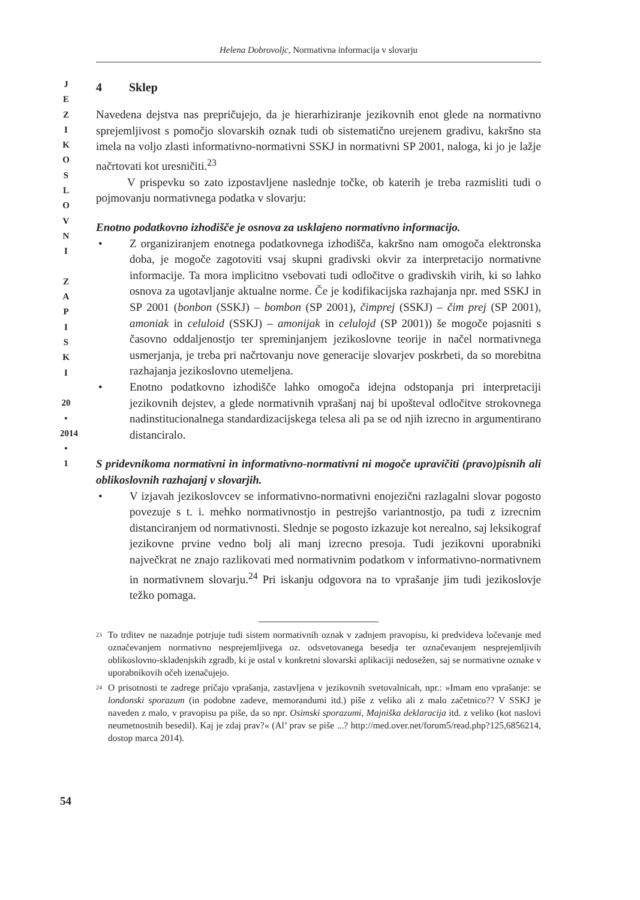J
E
Z
I
K
O
S
L
O
V
N
I
Z
A
P
I
S
K
I
20
•
2014
•
1
Helena Dobrovoljc, Normativna informacija v slovarju
4 Sklep
Navedena dejstva nas prepričujejo, da je hierarhiziranje jezikovnih enot glede na normativno sprejemljivost s pomočjo slovarskih oznak tudi ob sistematično urejenem gradivu, kakršno sta imela na voljo zlasti informativno-normativni SSKJ in normativni SP 2001, naloga, ki jo je lažje načrtovati kot uresničiti.<sup>23</sup>
V prispevku so zato izpostavljene naslednje točke, ob katerih je treba razmisliti tudi o pojmovanju normativnega podatka v slovarju:
Enotno podatkovno izhodišče je osnova za usklajeno normativno informacijo.
• Z organiziranjem enotnega podatkovnega izhodišča, kakršno nam omogoča elektronska doba, je mogoče zagotoviti vsaj skupni gradivski okvir za interpretacijo normativne informacije. Ta mora implicitno vsebovati tudi odločitve o gradivskih virih, ki so lahko osnova za ugotavljanje aktualne norme. Če je kodifikacijska razhajanja npr. med SSKJ in SP 2001 (bonbon (SSKJ) – bombon (SP 2001), čimprej (SSKJ) – čim prej (SP 2001), amoniak in celuloid (SSKJ) – amonijak in celulojd (SP 2001)) še mogoče pojasniti s časovno oddaljenostjo ter spreminjanjem jezikoslovne teorije in načel normativnega usmerjanja, je treba pri načrtovanju nove generacije slovarjev poskrbeti, da so morebitna razhajanja jezikoslovno utemeljena.
• Enotno podatkovno izhodišče lahko omogoča idejna odstopanja pri interpretaciji jezikovnih dejstev, a glede normativnih vprašanj naj bi upošteval odločitve strokovnega nadinstitucionalnega standardizacijskega telesa ali pa se od njih izrecno in argumentirano distanciralo.
S pridevnikoma normativni in informativno-normativni ni mogoče upravičiti (pravo)pisnih ali oblikoslovnih razhajanj v slovarjih.
• V izjavah jezikoslovcev se informativno-normativni enojezični razlagalni slovar pogosto povezuje s t. i. mehko normativnostjo in pestrejšo variantnostjo, pa tudi z izrecnim distanciranjem od normativnosti. Slednje se pogosto izkazuje kot nerealno, saj leksikograf jezikovne prvine vedno bolj ali manj izrecno presoja. Tudi jezikovni uporabniki največkrat ne znajo razlikovati med normativnim podatkom v informativno-normativnem in normativnem slovarju.<sup>24</sup> Pri iskanju odgovora na to vprašanje jim tudi jezikoslovje težko pomaga.
23
To trditev ne nazadnje potrjuje tudi sistem normativnih oznak v zadnjem pravopisu, ki predvideva ločevanje med označevanjem normativno nesprejemljivega oz. odsvetovanega besedja ter označevanjem nesprejemljivih oblikoslovno-skladenjskih zgradb, ki je ostal v konkretni slovarski aplikaciji nedosežen, saj se normativne oznake v uporabnikovih očeh izenačujejo.
24
O prisotnosti te zadrege pričajo vprašanja, zastavljena v jezikovnih svetovalnicah, npr.: »Imam eno vprašanje: se londonski sporazum (in podobne zadeve, memorandumi itd.) piše z veliko ali z malo začetnico?? V SSKJ je naveden z malo, v pravopisu pa piše, da so npr. Osimski sporazumi, Majniška deklaracija itd. z veliko (kot naslovi neumetnostnih besedil). Kaj je zdaj prav?« (Al’ prav se piše ...? http://med.over.net/forum5/read.php?125,6856214, dostop marca 2014).
54